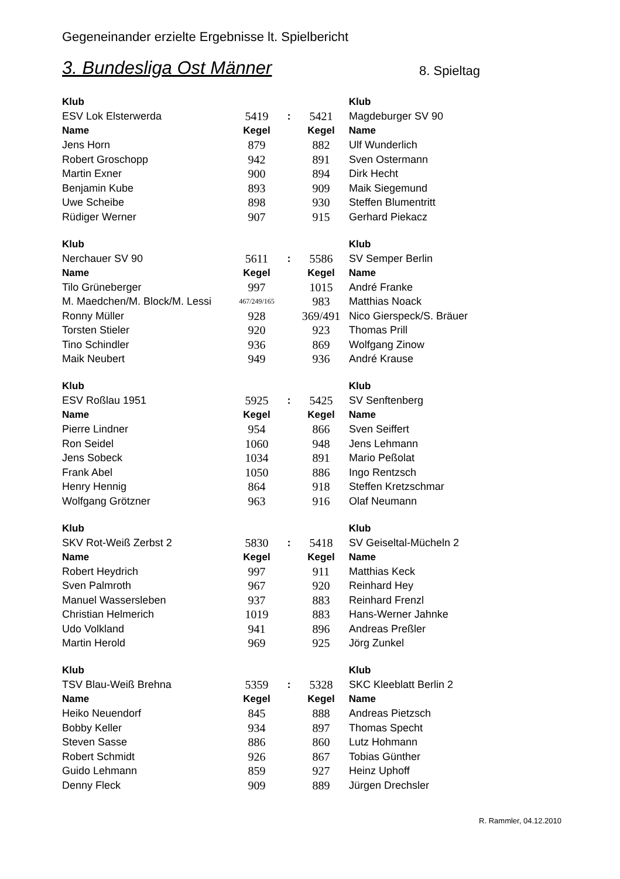Gegeneinander erzielte Ergebnisse lt. Spielbericht
3. Bundesliga Ost Männer
8. Spieltag
| Klub | | | | Klub |
| --- | --- | --- | --- | --- |
| ESV Lok Elsterwerda | 5419 | : | 5421 | Magdeburger SV 90 |
| Name | Kegel | | Kegel | Name |
| Jens Horn | 879 | | 882 | Ulf Wunderlich |
| Robert Groschopp | 942 | | 891 | Sven Ostermann |
| Martin Exner | 900 | | 894 | Dirk Hecht |
| Benjamin Kube | 893 | | 909 | Maik Siegemund |
| Uwe Scheibe | 898 | | 930 | Steffen Blumentritt |
| Rüdiger Werner | 907 | | 915 | Gerhard Piekacz |
| Klub | | | | Klub |
| --- | --- | --- | --- | --- |
| Nerchauer SV 90 | 5611 | : | 5586 | SV Semper Berlin |
| Name | Kegel | | Kegel | Name |
| Tilo Grüneberger | 997 | | 1015 | André Franke |
| M. Maedchen/M. Block/M. Lessi | 467/249/165 | | 983 | Matthias Noack |
| Ronny Müller | 928 | | 369/491 | Nico Gierspeck/S. Bräuer |
| Torsten Stieler | 920 | | 923 | Thomas Prill |
| Tino Schindler | 936 | | 869 | Wolfgang Zinow |
| Maik Neubert | 949 | | 936 | André Krause |
| Klub | | | | Klub |
| --- | --- | --- | --- | --- |
| ESV Roßlau 1951 | 5925 | : | 5425 | SV Senftenberg |
| Name | Kegel | | Kegel | Name |
| Pierre Lindner | 954 | | 866 | Sven Seiffert |
| Ron Seidel | 1060 | | 948 | Jens Lehmann |
| Jens Sobeck | 1034 | | 891 | Mario Peßolat |
| Frank Abel | 1050 | | 886 | Ingo Rentzsch |
| Henry Hennig | 864 | | 918 | Steffen Kretzschmar |
| Wolfgang Grötzner | 963 | | 916 | Olaf Neumann |
| Klub | | | | Klub |
| --- | --- | --- | --- | --- |
| SKV Rot-Weiß Zerbst 2 | 5830 | : | 5418 | SV Geiseltal-Mücheln 2 |
| Name | Kegel | | Kegel | Name |
| Robert Heydrich | 997 | | 911 | Matthias Keck |
| Sven Palmroth | 967 | | 920 | Reinhard Hey |
| Manuel Wassersleben | 937 | | 883 | Reinhard Frenzl |
| Christian Helmerich | 1019 | | 883 | Hans-Werner Jahnke |
| Udo Volkland | 941 | | 896 | Andreas Preßler |
| Martin Herold | 969 | | 925 | Jörg Zunkel |
| Klub | | | | Klub |
| --- | --- | --- | --- | --- |
| TSV Blau-Weiß Brehna | 5359 | : | 5328 | SKC Kleeblatt Berlin 2 |
| Name | Kegel | | Kegel | Name |
| Heiko Neuendorf | 845 | | 888 | Andreas Pietzsch |
| Bobby Keller | 934 | | 897 | Thomas Specht |
| Steven Sasse | 886 | | 860 | Lutz Hohmann |
| Robert Schmidt | 926 | | 867 | Tobias Günther |
| Guido Lehmann | 859 | | 927 | Heinz Uphoff |
| Denny Fleck | 909 | | 889 | Jürgen Drechsler |
R. Rammler, 04.12.2010